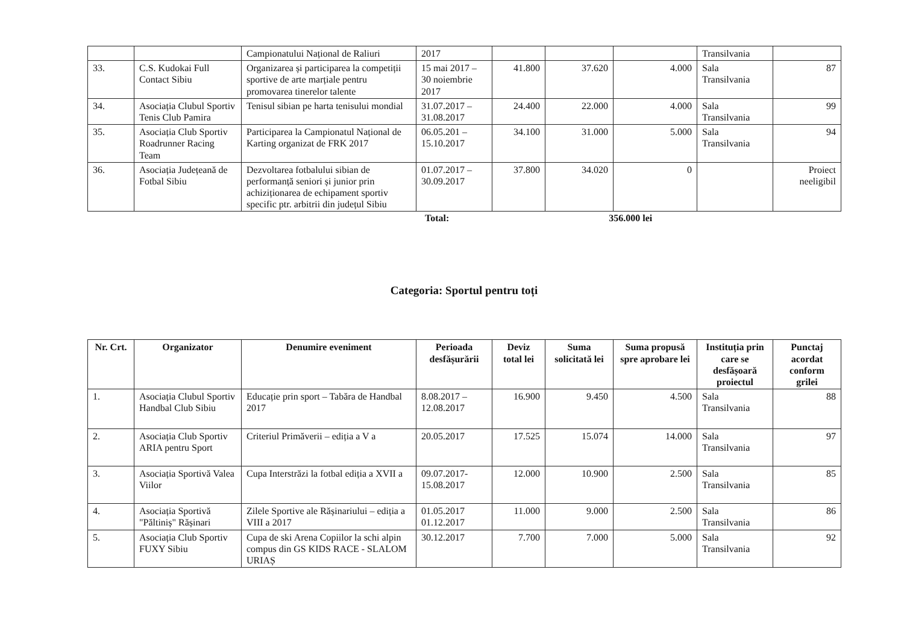| | | Campionatului Național de Raliuri | 2017 | | | | Transilvania | |
| 33. | C.S. Kudokai Full Contact Sibiu | Organizarea și participarea la competiții sportive de arte marțiale pentru promovarea tinerelor talente | 15 mai 2017 – 30 noiembrie 2017 | 41.800 | 37.620 | 4.000 | Sala Transilvania | 87 |
| 34. | Asociația Clubul Sportiv Tenis Club Pamira | Tenisul sibian pe harta tenisului mondial | 31.07.2017 – 31.08.2017 | 24.400 | 22.000 | 4.000 | Sala Transilvania | 99 |
| 35. | Asociația Club Sportiv Roadrunner Racing Team | Participarea la Campionatul Național de Karting organizat de FRK 2017 | 06.05.201 – 15.10.2017 | 34.100 | 31.000 | 5.000 | Sala Transilvania | 94 |
| 36. | Asociația Județeană de Fotbal Sibiu | Dezvoltarea fotbalului sibian de performanță seniori și junior prin achiziționarea de echipament sportiv specific ptr. arbitrii din județul Sibiu | 01.07.2017 – 30.09.2017 | 37.800 | 34.020 | 0 | | Proiect neeligibil |
Total: 356.000 lei
Categoria: Sportul pentru toți
| Nr. Crt. | Organizator | Denumire eveniment | Perioada desfășurării | Deviz total lei | Suma solicitată lei | Suma propusă spre aprobare lei | Instituția prin care se desfășoară proiectul | Punctaj acordat conform grilei |
| --- | --- | --- | --- | --- | --- | --- | --- | --- |
| 1. | Asociația Clubul Sportiv Handbal Club Sibiu | Educație prin sport – Tabăra de Handbal 2017 | 8.08.2017 – 12.08.2017 | 16.900 | 9.450 | 4.500 | Sala Transilvania | 88 |
| 2. | Asociația Club Sportiv ARIA pentru Sport | Criteriul Primăverii – ediția a V a | 20.05.2017 | 17.525 | 15.074 | 14.000 | Sala Transilvania | 97 |
| 3. | Asociația Sportivă Valea Viilor | Cupa Interstrăzi la fotbal ediția a XVII a | 09.07.2017- 15.08.2017 | 12.000 | 10.900 | 2.500 | Sala Transilvania | 85 |
| 4. | Asociația Sportivă "Păltiniș" Rășinari | Zilele Sportive ale Rășinariului – ediția a VIII a 2017 | 01.05.2017 01.12.2017 | 11.000 | 9.000 | 2.500 | Sala Transilvania | 86 |
| 5. | Asociația Club Sportiv FUXY Sibiu | Cupa de ski Arena Copiilor la schi alpin compus din GS KIDS RACE - SLALOM URIAȘ | 30.12.2017 | 7.700 | 7.000 | 5.000 | Sala Transilvania | 92 |